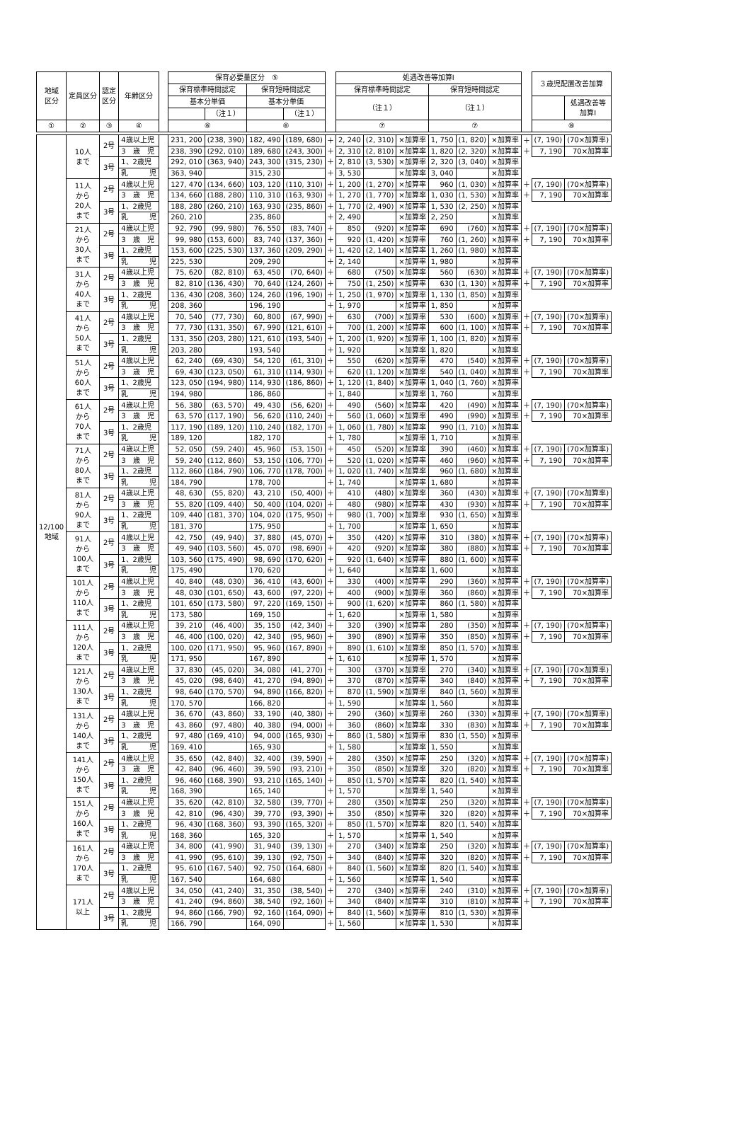| 地域 区分 | 定員区分 | 認定 区分 | 年齢区分 | | 保育必要量区分 ⑤ | | | | | 処遇改善等加算Ⅰ | | | | | | | ３歳児配置改善加算 | |
| --- | --- | --- | --- | --- | --- | --- | --- | --- | --- | --- | --- | --- | --- | --- | --- | --- | --- | --- |
| | | | | | 保育標準時間認定 | | 保育短時間認定 | | | 保育標準時間認定 | | | 保育短時間認定 | | | | | |
| | | | | | 基本分単価 | | 基本分単価 | | | （注１） | | | （注１） | | | | | 処遇改善等 加算Ⅰ |
| | | | | | | （注１） | | （注１） | | | | | | | | | | |
| ① | ② | ③ | ④ | | ⑥ | | ⑥ | | | ⑦ | | | ⑦ | | | | ⑧ | |
| 12/100 地域 | 10人 まで | 2号 | 4歳以上児 | | 231, 200 | (238, 390) | 182, 490 | (189, 680) | ＋ | 2, 240 | (2, 310) | ×加算率 | 1, 750 | (1, 820) | ×加算率 | ＋ | (7, 190) | (70×加算率) |
| | | | 3 歳 児 | | 238, 390 | (292, 010) | 189, 680 | (243, 300) | ＋ | 2, 310 | (2, 810) | ×加算率 | 1, 820 | (2, 320) | ×加算率 | ＋ | 7, 190 | 70×加算率 |
| | | 3号 | 1、2歳児 | | 292, 010 | (363, 940) | 243, 300 | (315, 230) | ＋ | 2, 810 | (3, 530) | ×加算率 | 2, 320 | (3, 040) | ×加算率 | | | |
| | | | 乳 児 | | 363, 940 | | 315, 230 | | ＋ | 3, 530 | | ×加算率 | 3, 040 | | ×加算率 | | | |
| | 11人 から 20人 まで | 2号 | 4歳以上児 | | 127, 470 | (134, 660) | 103, 120 | (110, 310) | ＋ | 1, 200 | (1, 270) | ×加算率 | 960 | (1, 030) | ×加算率 | ＋ | (7, 190) | (70×加算率) |
| | | | 3 歳 児 | | 134, 660 | (188, 280) | 110, 310 | (163, 930) | ＋ | 1, 270 | (1, 770) | ×加算率 | 1, 030 | (1, 530) | ×加算率 | ＋ | 7, 190 | 70×加算率 |
| | | 3号 | 1、2歳児 | | 188, 280 | (260, 210) | 163, 930 | (235, 860) | ＋ | 1, 770 | (2, 490) | ×加算率 | 1, 530 | (2, 250) | ×加算率 | | | |
| | | | 乳 児 | | 260, 210 | | 235, 860 | | ＋ | 2, 490 | | ×加算率 | 2, 250 | | ×加算率 | | | |
| | 21人 から 30人 まで | 2号 | 4歳以上児 | | 92, 790 | (99, 980) | 76, 550 | (83, 740) | ＋ | 850 | (920) | ×加算率 | 690 | (760) | ×加算率 | ＋ | (7, 190) | (70×加算率) |
| | | | 3 歳 児 | | 99, 980 | (153, 600) | 83, 740 | (137, 360) | ＋ | 920 | (1, 420) | ×加算率 | 760 | (1, 260) | ×加算率 | ＋ | 7, 190 | 70×加算率 |
| | | 3号 | 1、2歳児 | | 153, 600 | (225, 530) | 137, 360 | (209, 290) | ＋ | 1, 420 | (2, 140) | ×加算率 | 1, 260 | (1, 980) | ×加算率 | | | |
| | | | 乳 児 | | 225, 530 | | 209, 290 | | ＋ | 2, 140 | | ×加算率 | 1, 980 | | ×加算率 | | | |
| | 31人 から 40人 まで | 2号 | 4歳以上児 | | 75, 620 | (82, 810) | 63, 450 | (70, 640) | ＋ | 680 | (750) | ×加算率 | 560 | (630) | ×加算率 | ＋ | (7, 190) | (70×加算率) |
| | | | 3 歳 児 | | 82, 810 | (136, 430) | 70, 640 | (124, 260) | ＋ | 750 | (1, 250) | ×加算率 | 630 | (1, 130) | ×加算率 | ＋ | 7, 190 | 70×加算率 |
| | | 3号 | 1、2歳児 | | 136, 430 | (208, 360) | 124, 260 | (196, 190) | ＋ | 1, 250 | (1, 970) | ×加算率 | 1, 130 | (1, 850) | ×加算率 | | | |
| | | | 乳 児 | | 208, 360 | | 196, 190 | | ＋ | 1, 970 | | ×加算率 | 1, 850 | | ×加算率 | | | |
| | 41人 から 50人 まで | 2号 | 4歳以上児 | | 70, 540 | (77, 730) | 60, 800 | (67, 990) | ＋ | 630 | (700) | ×加算率 | 530 | (600) | ×加算率 | ＋ | (7, 190) | (70×加算率) |
| | | | 3 歳 児 | | 77, 730 | (131, 350) | 67, 990 | (121, 610) | ＋ | 700 | (1, 200) | ×加算率 | 600 | (1, 100) | ×加算率 | ＋ | 7, 190 | 70×加算率 |
| | | 3号 | 1、2歳児 | | 131, 350 | (203, 280) | 121, 610 | (193, 540) | ＋ | 1, 200 | (1, 920) | ×加算率 | 1, 100 | (1, 820) | ×加算率 | | | |
| | | | 乳 児 | | 203, 280 | | 193, 540 | | ＋ | 1, 920 | | ×加算率 | 1, 820 | | ×加算率 | | | |
| | 51人 から 60人 まで | 2号 | 4歳以上児 | | 62, 240 | (69, 430) | 54, 120 | (61, 310) | ＋ | 550 | (620) | ×加算率 | 470 | (540) | ×加算率 | ＋ | (7, 190) | (70×加算率) |
| | | | 3 歳 児 | | 69, 430 | (123, 050) | 61, 310 | (114, 930) | ＋ | 620 | (1, 120) | ×加算率 | 540 | (1, 040) | ×加算率 | ＋ | 7, 190 | 70×加算率 |
| | | 3号 | 1、2歳児 | | 123, 050 | (194, 980) | 114, 930 | (186, 860) | ＋ | 1, 120 | (1, 840) | ×加算率 | 1, 040 | (1, 760) | ×加算率 | | | |
| | | | 乳 児 | | 194, 980 | | 186, 860 | | ＋ | 1, 840 | | ×加算率 | 1, 760 | | ×加算率 | | | |
| | 61人 から 70人 まで | 2号 | 4歳以上児 | | 56, 380 | (63, 570) | 49, 430 | (56, 620) | ＋ | 490 | (560) | ×加算率 | 420 | (490) | ×加算率 | ＋ | (7, 190) | (70×加算率) |
| | | | 3 歳 児 | | 63, 570 | (117, 190) | 56, 620 | (110, 240) | ＋ | 560 | (1, 060) | ×加算率 | 490 | (990) | ×加算率 | ＋ | 7, 190 | 70×加算率 |
| | | 3号 | 1、2歳児 | | 117, 190 | (189, 120) | 110, 240 | (182, 170) | ＋ | 1, 060 | (1, 780) | ×加算率 | 990 | (1, 710) | ×加算率 | | | |
| | | | 乳 児 | | 189, 120 | | 182, 170 | | ＋ | 1, 780 | | ×加算率 | 1, 710 | | ×加算率 | | | |
| | 71人 から 80人 まで | 2号 | 4歳以上児 | | 52, 050 | (59, 240) | 45, 960 | (53, 150) | ＋ | 450 | (520) | ×加算率 | 390 | (460) | ×加算率 | ＋ | (7, 190) | (70×加算率) |
| | | | 3 歳 児 | | 59, 240 | (112, 860) | 53, 150 | (106, 770) | ＋ | 520 | (1, 020) | ×加算率 | 460 | (960) | ×加算率 | ＋ | 7, 190 | 70×加算率 |
| | | 3号 | 1、2歳児 | | 112, 860 | (184, 790) | 106, 770 | (178, 700) | ＋ | 1, 020 | (1, 740) | ×加算率 | 960 | (1, 680) | ×加算率 | | | |
| | | | 乳 児 | | 184, 790 | | 178, 700 | | ＋ | 1, 740 | | ×加算率 | 1, 680 | | ×加算率 | | | |
| | 81人 から 90人 まで | 2号 | 4歳以上児 | | 48, 630 | (55, 820) | 43, 210 | (50, 400) | ＋ | 410 | (480) | ×加算率 | 360 | (430) | ×加算率 | ＋ | (7, 190) | (70×加算率) |
| | | | 3 歳 児 | | 55, 820 | (109, 440) | 50, 400 | (104, 020) | ＋ | 480 | (980) | ×加算率 | 430 | (930) | ×加算率 | ＋ | 7, 190 | 70×加算率 |
| | | 3号 | 1、2歳児 | | 109, 440 | (181, 370) | 104, 020 | (175, 950) | ＋ | 980 | (1, 700) | ×加算率 | 930 | (1, 650) | ×加算率 | | | |
| | | | 乳 児 | | 181, 370 | | 175, 950 | | ＋ | 1, 700 | | ×加算率 | 1, 650 | | ×加算率 | | | |
| | 91人 から 100人 まで | 2号 | 4歳以上児 | | 42, 750 | (49, 940) | 37, 880 | (45, 070) | ＋ | 350 | (420) | ×加算率 | 310 | (380) | ×加算率 | ＋ | (7, 190) | (70×加算率) |
| | | | 3 歳 児 | | 49, 940 | (103, 560) | 45, 070 | (98, 690) | ＋ | 420 | (920) | ×加算率 | 380 | (880) | ×加算率 | ＋ | 7, 190 | 70×加算率 |
| | | 3号 | 1、2歳児 | | 103, 560 | (175, 490) | 98, 690 | (170, 620) | ＋ | 920 | (1, 640) | ×加算率 | 880 | (1, 600) | ×加算率 | | | |
| | | | 乳 児 | | 175, 490 | | 170, 620 | | ＋ | 1, 640 | | ×加算率 | 1, 600 | | ×加算率 | | | |
| | 101人 から 110人 まで | 2号 | 4歳以上児 | | 40, 840 | (48, 030) | 36, 410 | (43, 600) | ＋ | 330 | (400) | ×加算率 | 290 | (360) | ×加算率 | ＋ | (7, 190) | (70×加算率) |
| | | | 3 歳 児 | | 48, 030 | (101, 650) | 43, 600 | (97, 220) | ＋ | 400 | (900) | ×加算率 | 360 | (860) | ×加算率 | ＋ | 7, 190 | 70×加算率 |
| | | 3号 | 1、2歳児 | | 101, 650 | (173, 580) | 97, 220 | (169, 150) | ＋ | 900 | (1, 620) | ×加算率 | 860 | (1, 580) | ×加算率 | | | |
| | | | 乳 児 | | 173, 580 | | 169, 150 | | ＋ | 1, 620 | | ×加算率 | 1, 580 | | ×加算率 | | | |
| | 111人 から 120人 まで | 2号 | 4歳以上児 | | 39, 210 | (46, 400) | 35, 150 | (42, 340) | ＋ | 320 | (390) | ×加算率 | 280 | (350) | ×加算率 | ＋ | (7, 190) | (70×加算率) |
| | | | 3 歳 児 | | 46, 400 | (100, 020) | 42, 340 | (95, 960) | ＋ | 390 | (890) | ×加算率 | 350 | (850) | ×加算率 | ＋ | 7, 190 | 70×加算率 |
| | | 3号 | 1、2歳児 | | 100, 020 | (171, 950) | 95, 960 | (167, 890) | ＋ | 890 | (1, 610) | ×加算率 | 850 | (1, 570) | ×加算率 | | | |
| | | | 乳 児 | | 171, 950 | | 167, 890 | | ＋ | 1, 610 | | ×加算率 | 1, 570 | | ×加算率 | | | |
| | 121人 から 130人 まで | 2号 | 4歳以上児 | | 37, 830 | (45, 020) | 34, 080 | (41, 270) | ＋ | 300 | (370) | ×加算率 | 270 | (340) | ×加算率 | ＋ | (7, 190) | (70×加算率) |
| | | | 3 歳 児 | | 45, 020 | (98, 640) | 41, 270 | (94, 890) | ＋ | 370 | (870) | ×加算率 | 340 | (840) | ×加算率 | ＋ | 7, 190 | 70×加算率 |
| | | 3号 | 1、2歳児 | | 98, 640 | (170, 570) | 94, 890 | (166, 820) | ＋ | 870 | (1, 590) | ×加算率 | 840 | (1, 560) | ×加算率 | | | |
| | | | 乳 児 | | 170, 570 | | 166, 820 | | ＋ | 1, 590 | | ×加算率 | 1, 560 | | ×加算率 | | | |
| | 131人 から 140人 まで | 2号 | 4歳以上児 | | 36, 670 | (43, 860) | 33, 190 | (40, 380) | ＋ | 290 | (360) | ×加算率 | 260 | (330) | ×加算率 | ＋ | (7, 190) | (70×加算率) |
| | | | 3 歳 児 | | 43, 860 | (97, 480) | 40, 380 | (94, 000) | ＋ | 360 | (860) | ×加算率 | 330 | (830) | ×加算率 | ＋ | 7, 190 | 70×加算率 |
| | | 3号 | 1、2歳児 | | 97, 480 | (169, 410) | 94, 000 | (165, 930) | ＋ | 860 | (1, 580) | ×加算率 | 830 | (1, 550) | ×加算率 | | | |
| | | | 乳 児 | | 169, 410 | | 165, 930 | | ＋ | 1, 580 | | ×加算率 | 1, 550 | | ×加算率 | | | |
| | 141人 から 150人 まで | 2号 | 4歳以上児 | | 35, 650 | (42, 840) | 32, 400 | (39, 590) | ＋ | 280 | (350) | ×加算率 | 250 | (320) | ×加算率 | ＋ | (7, 190) | (70×加算率) |
| | | | 3 歳 児 | | 42, 840 | (96, 460) | 39, 590 | (93, 210) | ＋ | 350 | (850) | ×加算率 | 320 | (820) | ×加算率 | ＋ | 7, 190 | 70×加算率 |
| | | 3号 | 1、2歳児 | | 96, 460 | (168, 390) | 93, 210 | (165, 140) | ＋ | 850 | (1, 570) | ×加算率 | 820 | (1, 540) | ×加算率 | | | |
| | | | 乳 児 | | 168, 390 | | 165, 140 | | ＋ | 1, 570 | | ×加算率 | 1, 540 | | ×加算率 | | | |
| | 151人 から 160人 まで | 2号 | 4歳以上児 | | 35, 620 | (42, 810) | 32, 580 | (39, 770) | ＋ | 280 | (350) | ×加算率 | 250 | (320) | ×加算率 | ＋ | (7, 190) | (70×加算率) |
| | | | 3 歳 児 | | 42, 810 | (96, 430) | 39, 770 | (93, 390) | ＋ | 350 | (850) | ×加算率 | 320 | (820) | ×加算率 | ＋ | 7, 190 | 70×加算率 |
| | | 3号 | 1、2歳児 | | 96, 430 | (168, 360) | 93, 390 | (165, 320) | ＋ | 850 | (1, 570) | ×加算率 | 820 | (1, 540) | ×加算率 | | | |
| | | | 乳 児 | | 168, 360 | | 165, 320 | | ＋ | 1, 570 | | ×加算率 | 1, 540 | | ×加算率 | | | |
| | 161人 から 170人 まで | 2号 | 4歳以上児 | | 34, 800 | (41, 990) | 31, 940 | (39, 130) | ＋ | 270 | (340) | ×加算率 | 250 | (320) | ×加算率 | ＋ | (7, 190) | (70×加算率) |
| | | | 3 歳 児 | | 41, 990 | (95, 610) | 39, 130 | (92, 750) | ＋ | 340 | (840) | ×加算率 | 320 | (820) | ×加算率 | ＋ | 7, 190 | 70×加算率 |
| | | 3号 | 1、2歳児 | | 95, 610 | (167, 540) | 92, 750 | (164, 680) | ＋ | 840 | (1, 560) | ×加算率 | 820 | (1, 540) | ×加算率 | | | |
| | | | 乳 児 | | 167, 540 | | 164, 680 | | ＋ | 1, 560 | | ×加算率 | 1, 540 | | ×加算率 | | | |
| | 171人 以上 | 2号 | 4歳以上児 | | 34, 050 | (41, 240) | 31, 350 | (38, 540) | ＋ | 270 | (340) | ×加算率 | 240 | (310) | ×加算率 | ＋ | (7, 190) | (70×加算率) |
| | | | 3 歳 児 | | 41, 240 | (94, 860) | 38, 540 | (92, 160) | ＋ | 340 | (840) | ×加算率 | 310 | (810) | ×加算率 | ＋ | 7, 190 | 70×加算率 |
| | | 3号 | 1、2歳児 | | 94, 860 | (166, 790) | 92, 160 | (164, 090) | ＋ | 840 | (1, 560) | ×加算率 | 810 | (1, 530) | ×加算率 | | | |
| | | | 乳 児 | | 166, 790 | | 164, 090 | | ＋ | 1, 560 | | ×加算率 | 1, 530 | | ×加算率 | | | |